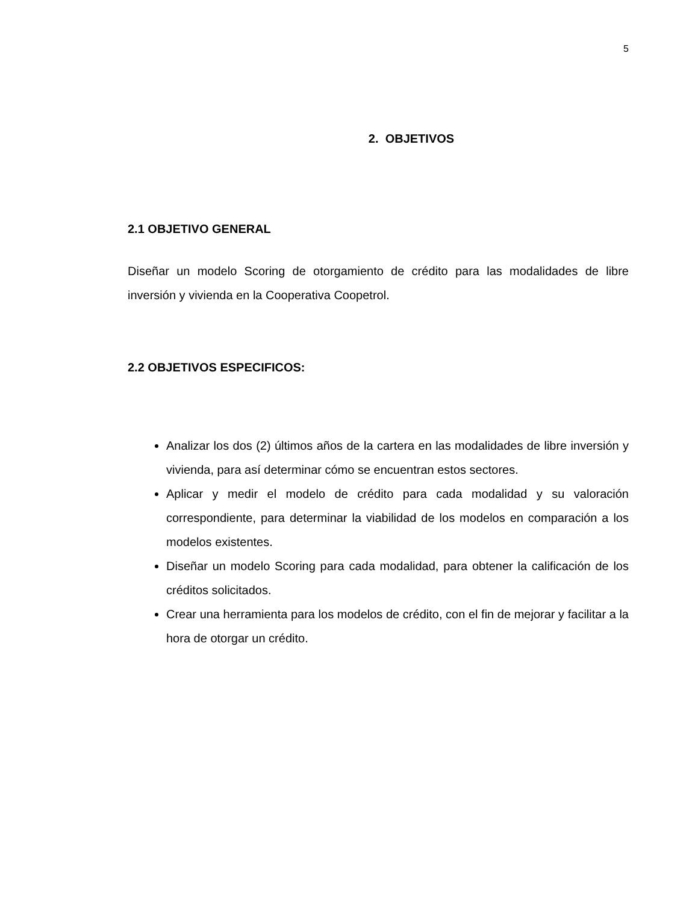5
2. OBJETIVOS
2.1 OBJETIVO GENERAL
Diseñar un modelo Scoring de otorgamiento de crédito para las modalidades de libre inversión y vivienda en la Cooperativa Coopetrol.
2.2 OBJETIVOS ESPECIFICOS:
Analizar los dos (2) últimos años de la cartera en las modalidades de libre inversión y vivienda, para así determinar cómo se encuentran estos sectores.
Aplicar y medir el modelo de crédito para cada modalidad y su valoración correspondiente, para determinar la viabilidad de los modelos en comparación a los modelos existentes.
Diseñar un modelo Scoring para cada modalidad, para obtener la calificación de los créditos solicitados.
Crear una herramienta para los modelos de crédito, con el fin de mejorar y facilitar a la hora de otorgar un crédito.